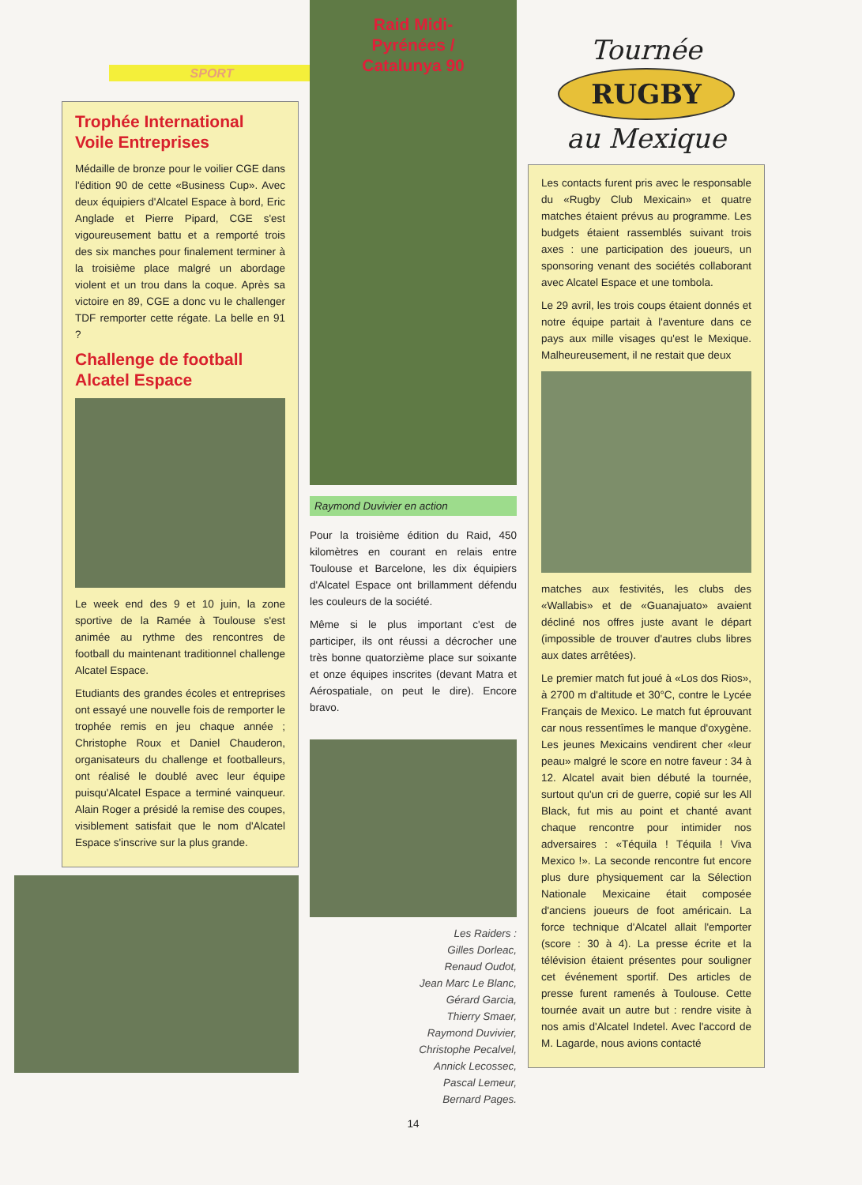SPORT
Trophée International Voile Entreprises
Médaille de bronze pour le voilier CGE dans l'édition 90 de cette «Business Cup». Avec deux équipiers d'Alcatel Espace à bord, Eric Anglade et Pierre Pipard, CGE s'est vigoureusement battu et a remporté trois des six manches pour finalement terminer à la troisième place malgré un abordage violent et un trou dans la coque. Après sa victoire en 89, CGE a donc vu le challenger TDF remporter cette régate. La belle en 91 ?
Challenge de football Alcatel Espace
Le week end des 9 et 10 juin, la zone sportive de la Ramée à Toulouse s'est animée au rythme des rencontres de football du maintenant traditionnel challenge Alcatel Espace.
Etudiants des grandes écoles et entreprises ont essayé une nouvelle fois de remporter le trophée remis en jeu chaque année ; Christophe Roux et Daniel Chauderon, organisateurs du challenge et footballeurs, ont réalisé le doublé avec leur équipe puisqu'Alcatel Espace a terminé vainqueur. Alain Roger a présidé la remise des coupes, visiblement satisfait que le nom d'Alcatel Espace s'inscrive sur la plus grande.
Raid Midi-
Pyrénées /
Catalunya 90
Raymond Duvivier en action
Pour la troisième édition du Raid, 450 kilomètres en courant en relais entre Toulouse et Barcelone, les dix équipiers d'Alcatel Espace ont brillamment défendu les couleurs de la société.
Même si le plus important c'est de participer, ils ont réussi a décrocher une très bonne quatorzième place sur soixante et onze équipes inscrites (devant Matra et Aérospatiale, on peut le dire). Encore bravo.
Les Raiders :
Gilles Dorleac,
Renaud Oudot,
Jean Marc Le Blanc,
Gérard Garcia,
Thierry Smaer,
Raymond Duvivier,
Christophe Pecalvel,
Annick Lecossec,
Pascal Lemeur,
Bernard Pages.
14
Tournée
RUGBY
au Mexique
Les contacts furent pris avec le responsable du «Rugby Club Mexicain» et quatre matches étaient prévus au programme. Les budgets étaient rassemblés suivant trois axes : une participation des joueurs, un sponsoring venant des sociétés collaborant avec Alcatel Espace et une tombola.
Le 29 avril, les trois coups étaient donnés et notre équipe partait à l'aventure dans ce pays aux mille visages qu'est le Mexique. Malheureusement, il ne restait que deux
matches aux festivités, les clubs des «Wallabis» et de «Guanajuato» avaient décliné nos offres juste avant le départ (impossible de trouver d'autres clubs libres aux dates arrêtées).
Le premier match fut joué à «Los dos Rios», à 2700 m d'altitude et 30°C, contre le Lycée Français de Mexico. Le match fut éprouvant car nous ressentîmes le manque d'oxygène. Les jeunes Mexicains vendirent cher «leur peau» malgré le score en notre faveur : 34 à 12. Alcatel avait bien débuté la tournée, surtout qu'un cri de guerre, copié sur les All Black, fut mis au point et chanté avant chaque rencontre pour intimider nos adversaires : «Téquila ! Téquila ! Viva Mexico !». La seconde rencontre fut encore plus dure physiquement car la Sélection Nationale Mexicaine était composée d'anciens joueurs de foot américain. La force technique d'Alcatel allait l'emporter (score : 30 à 4). La presse écrite et la télévision étaient présentes pour souligner cet événement sportif. Des articles de presse furent ramenés à Toulouse. Cette tournée avait un autre but : rendre visite à nos amis d'Alcatel Indetel. Avec l'accord de M. Lagarde, nous avions contacté